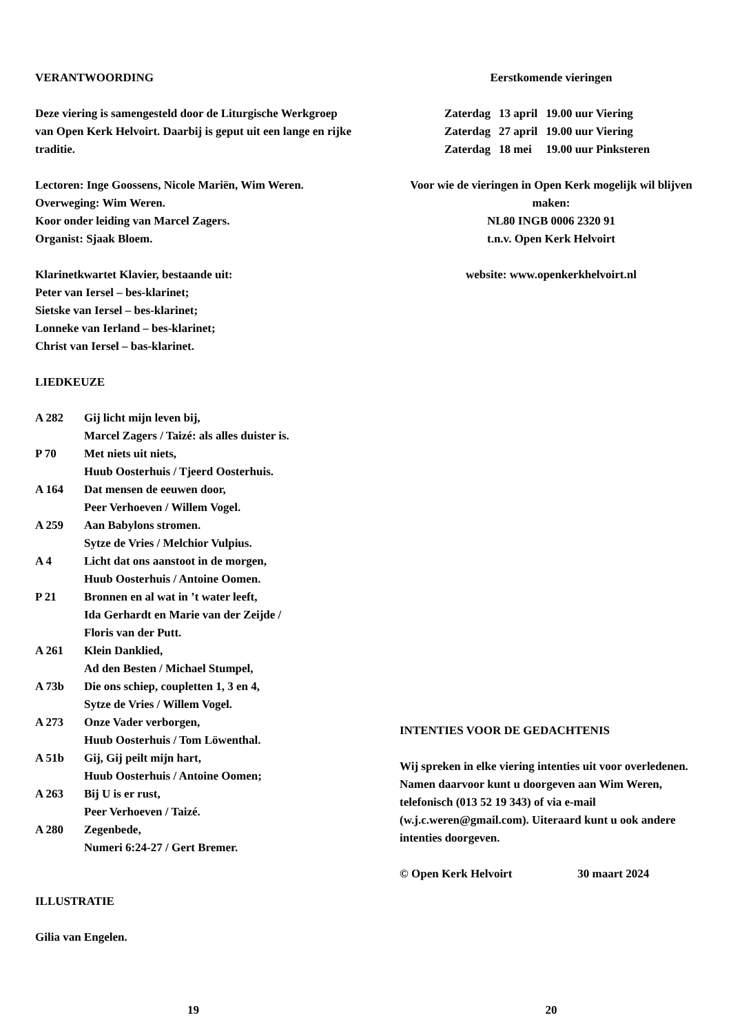VERANTWOORDING
Deze viering is samengesteld door de Liturgische Werkgroep van Open Kerk Helvoirt. Daarbij is geput uit een lange en rijke traditie.
Lectoren: Inge Goossens, Nicole Mariën, Wim Weren.
Overweging: Wim Weren.
Koor onder leiding van Marcel Zagers.
Organist: Sjaak Bloem.
Klarinetkwartet Klavier, bestaande uit:
Peter van Iersel – bes-klarinet;
Sietske van Iersel – bes-klarinet;
Lonneke van Ierland – bes-klarinet;
Christ van Iersel – bas-klarinet.
LIEDKEUZE
A 282 Gij licht mijn leven bij,
Marcel Zagers / Taizé: als alles duister is.
P 70 Met niets uit niets,
Huub Oosterhuis / Tjeerd Oosterhuis.
A 164 Dat mensen de eeuwen door,
Peer Verhoeven / Willem Vogel.
A 259 Aan Babylons stromen.
Sytze de Vries / Melchior Vulpius.
A 4 Licht dat ons aanstoot in de morgen,
Huub Oosterhuis / Antoine Oomen.
P 21 Bronnen en al wat in ’t water leeft,
Ida Gerhardt en Marie van der Zeijde /
Floris van der Putt.
A 261 Klein Danklied,
Ad den Besten / Michael Stumpel,
A 73b Die ons schiep, coupletten 1, 3 en 4,
Sytze de Vries / Willem Vogel.
A 273 Onze Vader verborgen,
Huub Oosterhuis / Tom Löwenthal.
A 51b Gij, Gij peilt mijn hart,
Huub Oosterhuis / Antoine Oomen;
A 263 Bij U is er rust,
Peer Verhoeven / Taizé.
A 280 Zegenbede,
Numeri 6:24-27 / Gert Bremer.
ILLUSTRATIE
Gilia van Engelen.
19
Eerstkomende vieringen
| Zaterdag | 13 april | 19.00 uur Viering |
| Zaterdag | 27 april | 19.00 uur Viering |
| Zaterdag | 18 mei | 19.00 uur Pinksteren |
Voor wie de vieringen in Open Kerk mogelijk wil blijven maken:
NL80 INGB 0006 2320 91
t.n.v. Open Kerk Helvoirt
website: www.openkerkhelvoirt.nl
INTENTIES VOOR DE GEDACHTENIS
Wij spreken in elke viering intenties uit voor overledenen. Namen daarvoor kunt u doorgeven aan Wim Weren, telefonisch (013 52 19 343) of via e-mail (w.j.c.weren@gmail.com). Uiteraard kunt u ook andere intenties doorgeven.
© Open Kerk Helvoirt 30 maart 2024
20